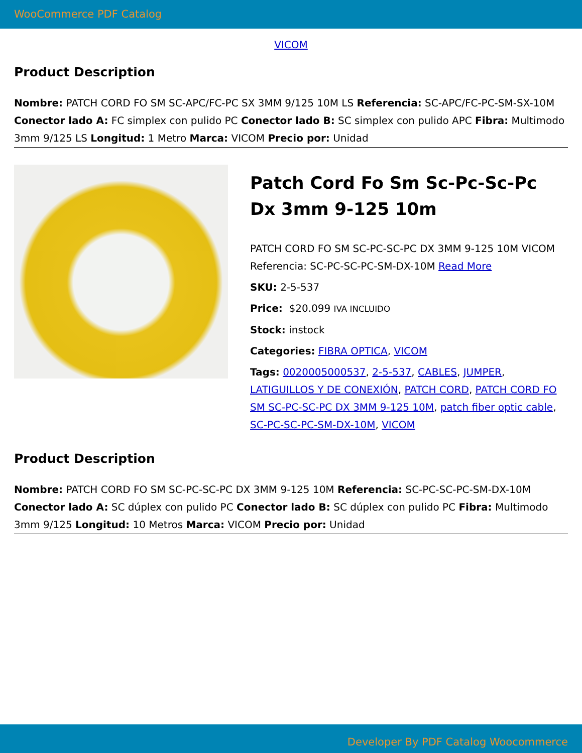WooCommerce PDF Catalog
VICOM
Product Description
Nombre: PATCH CORD FO SM SC-APC/FC-PC SX 3MM 9/125 10M LS Referencia: SC-APC/FC-PC-SM-SX-10M Conector lado A: FC simplex con pulido PC Conector lado B: SC simplex con pulido APC Fibra: Multimodo 3mm 9/125 LS Longitud: 1 Metro Marca: VICOM Precio por: Unidad
Patch Cord Fo Sm Sc-Pc-Sc-Pc Dx 3mm 9-125 10m
PATCH CORD FO SM SC-PC-SC-PC DX 3MM 9-125 10M VICOM Referencia: SC-PC-SC-PC-SM-DX-10M Read More
SKU: 2-5-537
Price: $20.099 IVA INCLUIDO
Stock: instock
Categories: FIBRA OPTICA, VICOM
Tags: 0020005000537, 2-5-537, CABLES, JUMPER, LATIGUILLOS Y DE CONEXIÓN, PATCH CORD, PATCH CORD FO SM SC-PC-SC-PC DX 3MM 9-125 10M, patch fiber optic cable, SC-PC-SC-PC-SM-DX-10M, VICOM
Product Description
Nombre: PATCH CORD FO SM SC-PC-SC-PC DX 3MM 9-125 10M Referencia: SC-PC-SC-PC-SM-DX-10M Conector lado A: SC dúplex con pulido PC Conector lado B: SC dúplex con pulido PC Fibra: Multimodo 3mm 9/125 Longitud: 10 Metros Marca: VICOM Precio por: Unidad
Developer By PDF Catalog Woocommerce